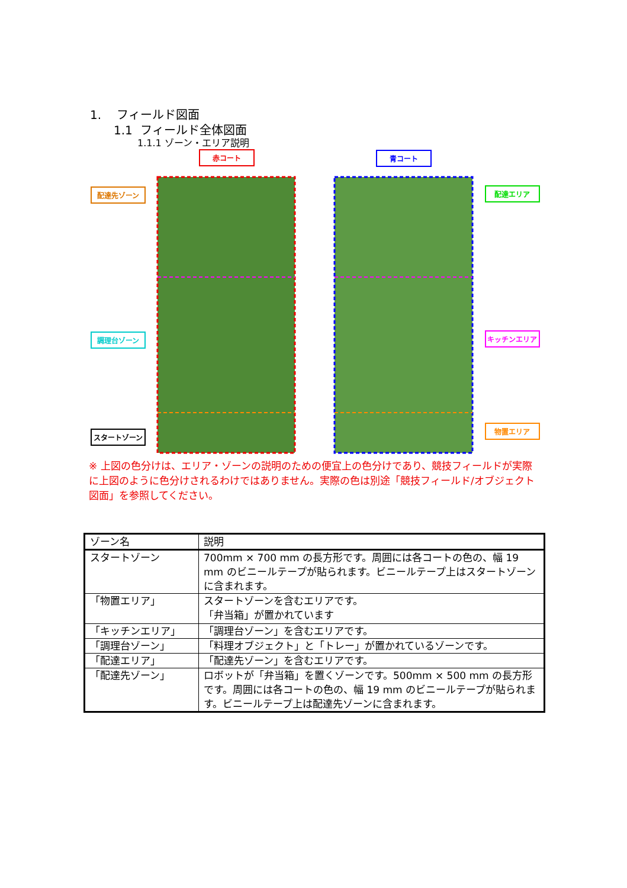1. フィールド図面
1.1 フィールド全体図面
1.1.1 ゾーン・エリア説明
赤コート
青コート
配達先ゾーン
配達エリア
調理台ゾーン
キッチンエリア
スタートゾーン
物置エリア
※ 上図の色分けは、エリア・ゾーンの説明のための便宜上の色分けであり、競技フィールドが実際に上図のように色分けされるわけではありません。実際の色は別途「競技フィールド/オブジェクト図面」を参照してください。
| ゾーン名 | 説明 |
| --- | --- |
| スタートゾーン | 700mm × 700 mm の長方形です。周囲には各コートの色の、幅 19 mm のビニールテープが貼られます。ビニールテープ上はスタートゾーンに含まれます。 |
| 「物置エリア」 | スタートゾーンを含むエリアです。 「弁当箱」が置かれています |
| 「キッチンエリア」 | 「調理台ゾーン」を含むエリアです。 |
| 「調理台ゾーン」 | 「料理オブジェクト」と「トレー」が置かれているゾーンです。 |
| 「配達エリア」 | 「配達先ゾーン」を含むエリアです。 |
| 「配達先ゾーン」 | ロボットが「弁当箱」を置くゾーンです。500mm × 500 mm の長方形です。周囲には各コートの色の、幅 19 mm のビニールテープが貼られます。ビニールテープ上は配達先ゾーンに含まれます。 |